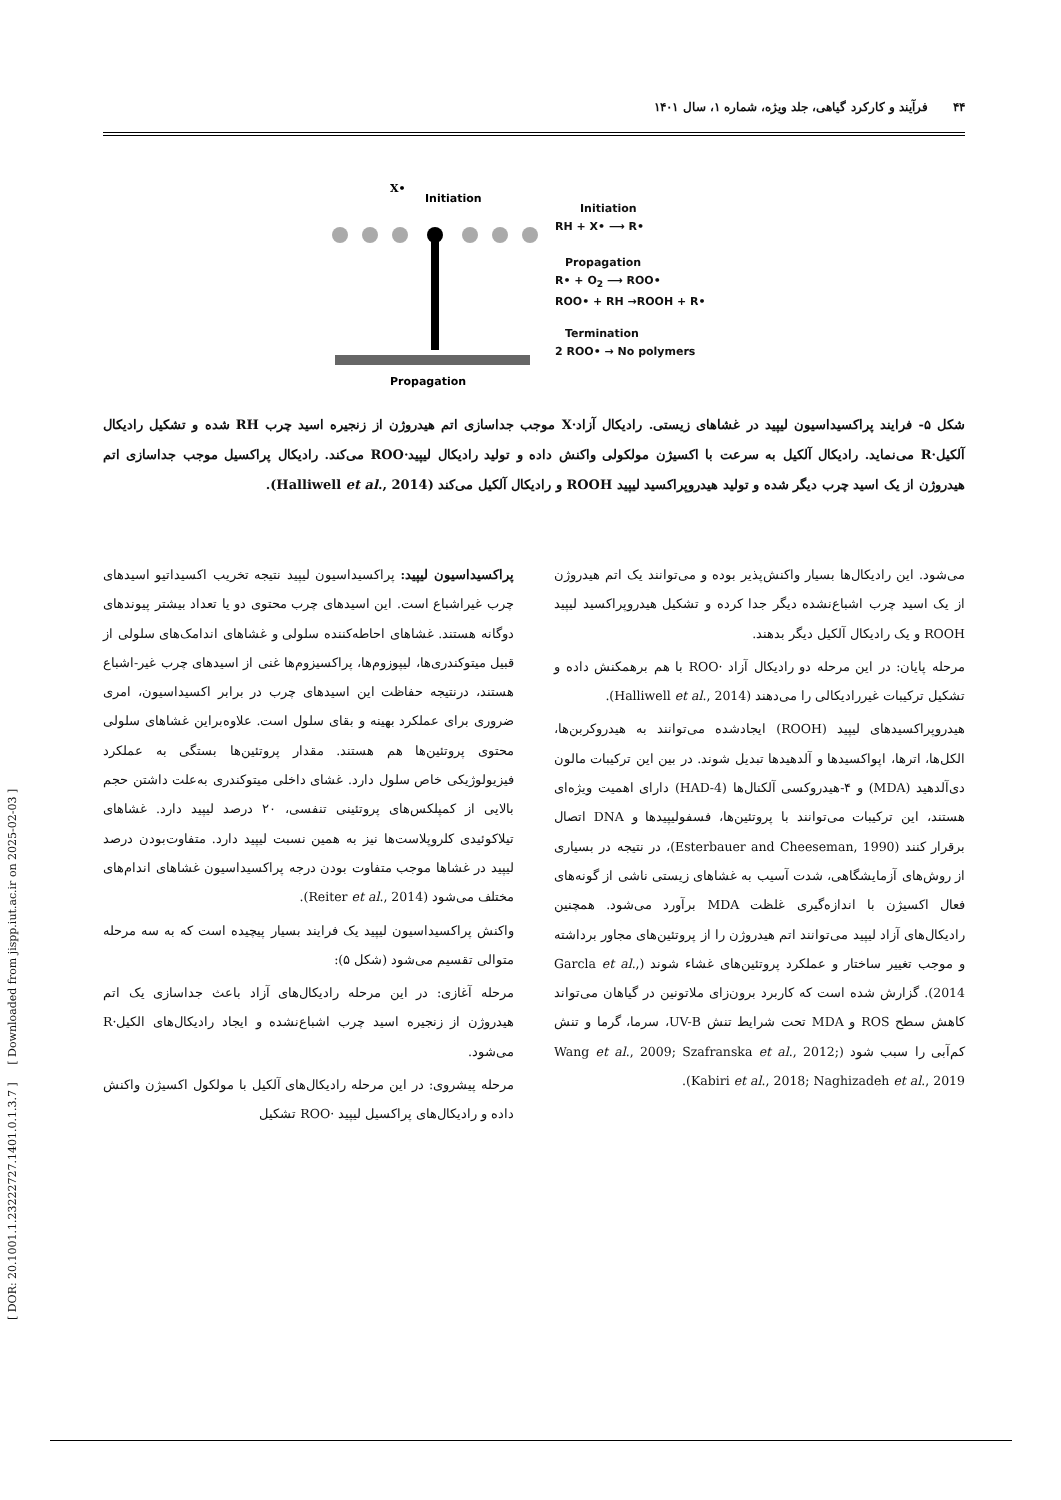۴۴ فرآیند و کارکرد گیاهی، جلد ویژه، شماره ۱، سال ۱۴۰۱
[ DOR: 20.1001.1.23222727.1401.0.1.3.7 ] [ Downloaded from jispp.iut.ac.ir on 2025-02-03 ]
X•
Initiation
Propagation
Initiation
RH + X• ⟶ R•
Propagation
R• + O<sub>2</sub> ⟶ ROO•
ROO• + RH →ROOH + R•
Termination
2 ROO• → No polymers
شکل ۵- فرایند پراکسیداسیون لیپید در غشاهای زیستی. رادیکال آزاد·X موجب جداسازی اتم هیدروژن از زنجیره اسید چرب RH شده و تشکیل رادیکال آلکیل·R می‌نماید. رادیکال آلکیل به سرعت با اکسیژن مولکولی واکنش داده و تولید رادیکال لیپید·ROO می‌کند. رادیکال پراکسیل موجب جداسازی اتم هیدروژن از یک اسید چرب دیگر شده و تولید هیدروپراکسید لیپید ROOH و رادیکال آلکیل می‌کند (Halliwell et al., 2014).
پراکسیداسیون لیپید: پراکسیداسیون لیپید نتیجه تخریب اکسیداتیو اسیدهای چرب غیراشباع است. این اسیدهای چرب محتوی دو یا تعداد بیشتر پیوندهای دوگانه هستند. غشاهای احاطه‌کننده سلولی و غشاهای اندامک‌های سلولی از قبیل میتوکندری‌ها، لیپوزوم‌ها، پراکسیزوم‌ها غنی از اسیدهای چرب غیر-اشباع هستند، درنتیجه حفاظت این اسیدهای چرب در برابر اکسیداسیون، امری ضروری برای عملکرد بهینه و بقای سلول است. علاوه‌براین غشاهای سلولی محتوی پروتئین‌ها هم هستند. مقدار پروتئین‌ها بستگی به عملکرد فیزیولوژیکی خاص سلول دارد. غشای داخلی میتوکندری به‌علت داشتن حجم بالایی از کمپلکس‌های پروتئینی تنفسی، ۲۰ درصد لیپید دارد. غشاهای تیلاکوئیدی کلروپلاست‌ها نیز به همین نسبت لیپید دارد. متفاوت‌بودن درصد لیپید در غشاها موجب متفاوت بودن درجه پراکسیداسیون غشاهای اندام‌های مختلف می‌شود (Reiter et al., 2014).
واکنش پراکسیداسیون لیپید یک فرایند بسیار پیچیده است که به سه مرحله متوالی تقسیم می‌شود (شکل ۵):
مرحله آغازی: در این مرحله رادیکال‌های آزاد باعث جداسازی یک اتم هیدروژن از زنجیره اسید چرب اشباع‌نشده و ایجاد رادیکال‌های الکیل·R می‌شود.
مرحله پیشروی: در این مرحله رادیکال‌های آلکیل با مولکول اکسیژن واکنش داده و رادیکال‌های پراکسیل لیپید ·ROO تشکیل
می‌شود. این رادیکال‌ها بسیار واکنش‌پذیر بوده و می‌توانند یک اتم هیدروژن از یک اسید چرب اشباع‌نشده دیگر جدا کرده و تشکیل هیدروپراکسید لیپید ROOH و یک رادیکال آلکیل دیگر بدهند.
مرحله پایان: در این مرحله دو رادیکال آزاد ·ROO با هم برهمکنش داده و تشکیل ترکیبات غیررادیکالی را می‌دهند (Halliwell et al., 2014).
هیدروپراکسیدهای لیپید (ROOH) ایجادشده می‌توانند به هیدروکربن‌ها، الکل‌ها، اترها، اپواکسیدها و آلدهیدها تبدیل شوند. در بین این ترکیبات مالون دی‌آلدهید (MDA) و ۴-هیدروکسی آلکنال‌ها (4-HAD) دارای اهمیت ویژه‌ای هستند، این ترکیبات می‌توانند با پروتئین‌ها، فسفولیپیدها و DNA اتصال برقرار کنند (Esterbauer and Cheeseman, 1990)، در نتیجه در بسیاری از روش‌های آزمایشگاهی، شدت آسیب به غشاهای زیستی ناشی از گونه‌های فعال اکسیژن با اندازه‌گیری غلظت MDA برآورد می‌شود. همچنین رادیکال‌های آزاد لیپید می‌توانند اتم هیدروژن را از پروتئین‌های مجاور برداشته و موجب تغییر ساختار و عملکرد پروتئین‌های غشاء شوند (Garcla et al., 2014). گزارش شده است که کاربرد برون‌زای ملاتونین در گیاهان می‌تواند کاهش سطح ROS و MDA تحت شرایط تنش UV-B، سرما، گرما و تنش کم‌آبی را سبب شود (Wang et al., 2009; Szafranska et al., 2012; Kabiri et al., 2018; Naghizadeh et al., 2019).